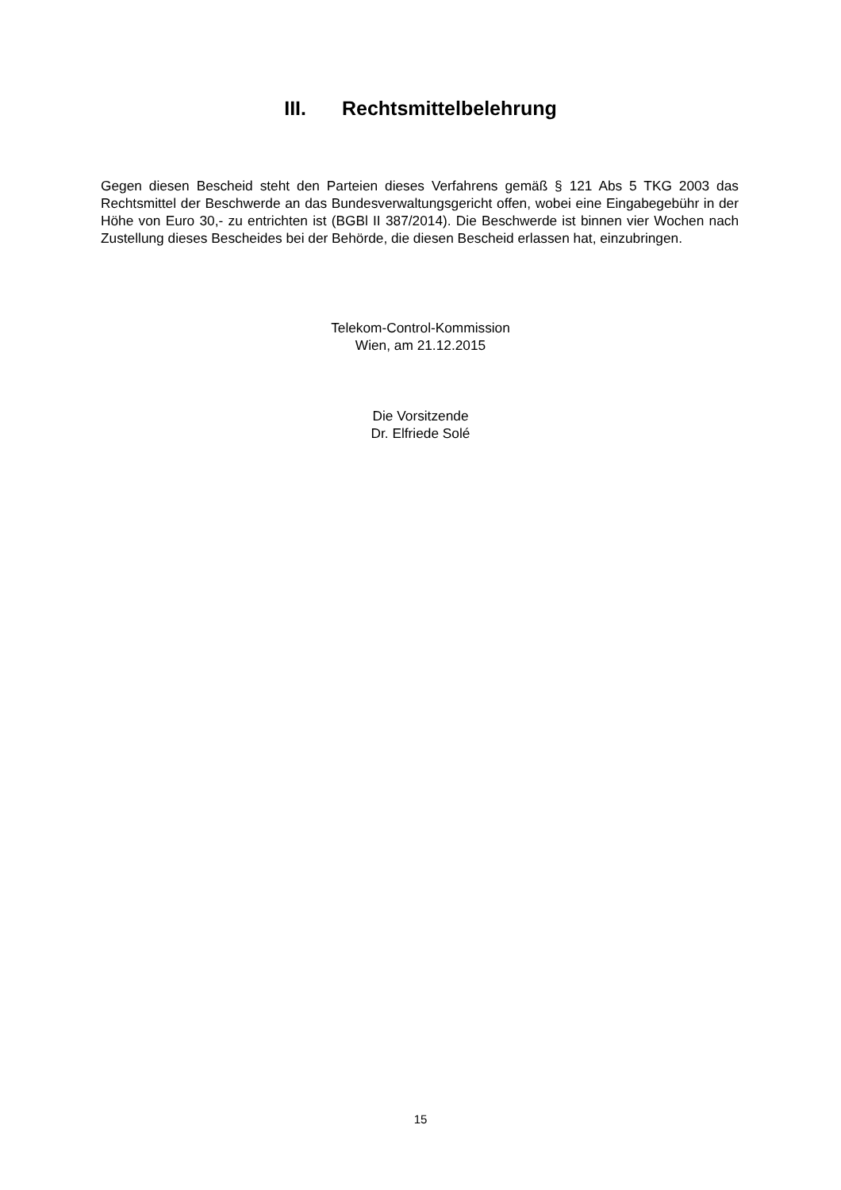III. Rechtsmittelbelehrung
Gegen diesen Bescheid steht den Parteien dieses Verfahrens gemäß § 121 Abs 5 TKG 2003 das Rechtsmittel der Beschwerde an das Bundesverwaltungsgericht offen, wobei eine Eingabegebühr in der Höhe von Euro 30,- zu entrichten ist (BGBl II 387/2014). Die Beschwerde ist binnen vier Wochen nach Zustellung dieses Bescheides bei der Behörde, die diesen Bescheid erlassen hat, einzubringen.
Telekom-Control-Kommission
Wien, am 21.12.2015
Die Vorsitzende
Dr. Elfriede Solé
15